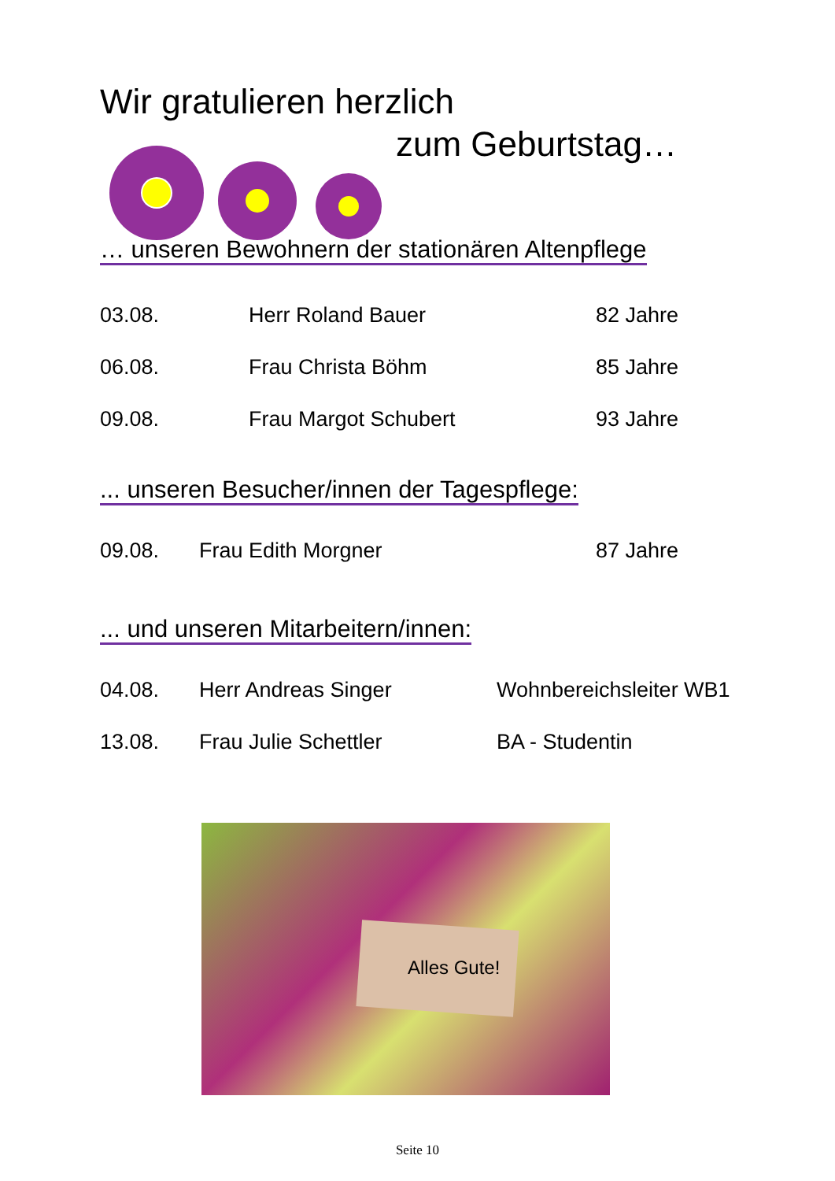Wir gratulieren herzlich
zum Geburtstag…
… unseren Bewohnern der stationären Altenpflege
| 03.08. | Herr Roland Bauer | 82 Jahre |
| 06.08. | Frau Christa Böhm | 85 Jahre |
| 09.08. | Frau Margot Schubert | 93 Jahre |
... unseren Besucher/innen der Tagespflege:
| 09.08. | Frau Edith Morgner | 87 Jahre |
... und unseren Mitarbeitern/innen:
| 04.08. | Herr Andreas Singer | Wohnbereichsleiter WB1 |
| 13.08. | Frau Julie Schettler | BA - Studentin |
Alles Gute!
Seite 10